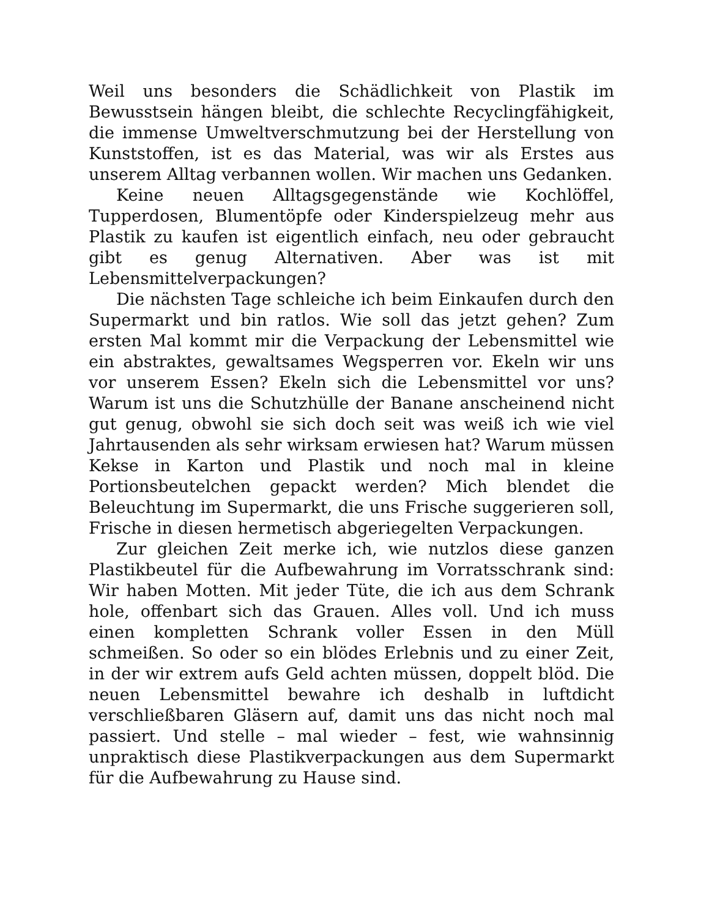Weil uns besonders die Schädlichkeit von Plastik im Bewusstsein hängen bleibt, die schlechte Recyclingfähigkeit, die immense Umweltverschmutzung bei der Herstellung von Kunststoffen, ist es das Material, was wir als Erstes aus unserem Alltag verbannen wollen. Wir machen uns Gedanken.
Keine neuen Alltagsgegenstände wie Kochlöffel, Tupperdosen, Blumentöpfe oder Kinderspielzeug mehr aus Plastik zu kaufen ist eigentlich einfach, neu oder gebraucht gibt es genug Alternativen. Aber was ist mit Lebensmittelverpackungen?
Die nächsten Tage schleiche ich beim Einkaufen durch den Supermarkt und bin ratlos. Wie soll das jetzt gehen? Zum ersten Mal kommt mir die Verpackung der Lebensmittel wie ein abstraktes, gewaltsames Wegsperren vor. Ekeln wir uns vor unserem Essen? Ekeln sich die Lebensmittel vor uns? Warum ist uns die Schutzhülle der Banane anscheinend nicht gut genug, obwohl sie sich doch seit was weiß ich wie viel Jahrtausenden als sehr wirksam erwiesen hat? Warum müssen Kekse in Karton und Plastik und noch mal in kleine Portionsbeutelchen gepackt werden? Mich blendet die Beleuchtung im Supermarkt, die uns Frische suggerieren soll, Frische in diesen hermetisch abgeriegelten Verpackungen.
Zur gleichen Zeit merke ich, wie nutzlos diese ganzen Plastikbeutel für die Aufbewahrung im Vorratsschrank sind: Wir haben Motten. Mit jeder Tüte, die ich aus dem Schrank hole, offenbart sich das Grauen. Alles voll. Und ich muss einen kompletten Schrank voller Essen in den Müll schmeißen. So oder so ein blödes Erlebnis und zu einer Zeit, in der wir extrem aufs Geld achten müssen, doppelt blöd. Die neuen Lebensmittel bewahre ich deshalb in luftdicht verschließbaren Gläsern auf, damit uns das nicht noch mal passiert. Und stelle – mal wieder – fest, wie wahnsinnig unpraktisch diese Plastikverpackungen aus dem Supermarkt für die Aufbewahrung zu Hause sind.